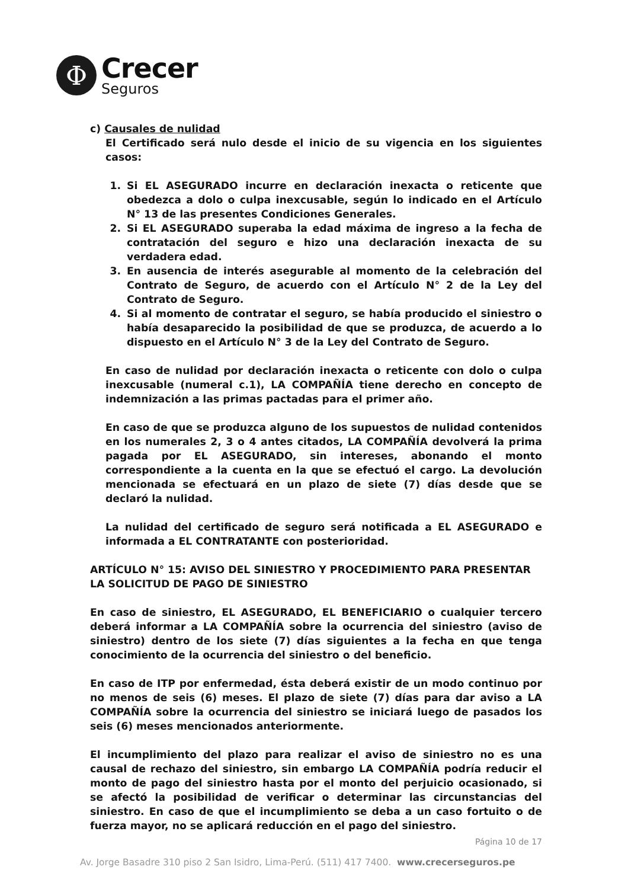Φ
Crecer
Seguros
c) Causales de nulidad
El Certificado será nulo desde el inicio de su vigencia en los siguientes casos:
1. Si EL ASEGURADO incurre en declaración inexacta o reticente que obedezca a dolo o culpa inexcusable, según lo indicado en el Artículo N° 13 de las presentes Condiciones Generales.
2. Si EL ASEGURADO superaba la edad máxima de ingreso a la fecha de contratación del seguro e hizo una declaración inexacta de su verdadera edad.
3. En ausencia de interés asegurable al momento de la celebración del Contrato de Seguro, de acuerdo con el Artículo N° 2 de la Ley del Contrato de Seguro.
4. Si al momento de contratar el seguro, se había producido el siniestro o había desaparecido la posibilidad de que se produzca, de acuerdo a lo dispuesto en el Artículo N° 3 de la Ley del Contrato de Seguro.
En caso de nulidad por declaración inexacta o reticente con dolo o culpa inexcusable (numeral c.1), LA COMPAÑÍA tiene derecho en concepto de indemnización a las primas pactadas para el primer año.
En caso de que se produzca alguno de los supuestos de nulidad contenidos en los numerales 2, 3 o 4 antes citados, LA COMPAÑÍA devolverá la prima pagada por EL ASEGURADO, sin intereses, abonando el monto correspondiente a la cuenta en la que se efectuó el cargo. La devolución mencionada se efectuará en un plazo de siete (7) días desde que se declaró la nulidad.
La nulidad del certificado de seguro será notificada a EL ASEGURADO e informada a EL CONTRATANTE con posterioridad.
ARTÍCULO N° 15: AVISO DEL SINIESTRO Y PROCEDIMIENTO PARA PRESENTAR LA SOLICITUD DE PAGO DE SINIESTRO
En caso de siniestro, EL ASEGURADO, EL BENEFICIARIO o cualquier tercero deberá informar a LA COMPAÑÍA sobre la ocurrencia del siniestro (aviso de siniestro) dentro de los siete (7) días siguientes a la fecha en que tenga conocimiento de la ocurrencia del siniestro o del beneficio.
En caso de ITP por enfermedad, ésta deberá existir de un modo continuo por no menos de seis (6) meses. El plazo de siete (7) días para dar aviso a LA COMPAÑÍA sobre la ocurrencia del siniestro se iniciará luego de pasados los seis (6) meses mencionados anteriormente.
El incumplimiento del plazo para realizar el aviso de siniestro no es una causal de rechazo del siniestro, sin embargo LA COMPAÑÍA podría reducir el monto de pago del siniestro hasta por el monto del perjuicio ocasionado, si se afectó la posibilidad de verificar o determinar las circunstancias del siniestro. En caso de que el incumplimiento se deba a un caso fortuito o de fuerza mayor, no se aplicará reducción en el pago del siniestro.
Página 10 de 17
Av. Jorge Basadre 310 piso 2 San Isidro, Lima-Perú. (511) 417 7400. www.crecerseguros.pe